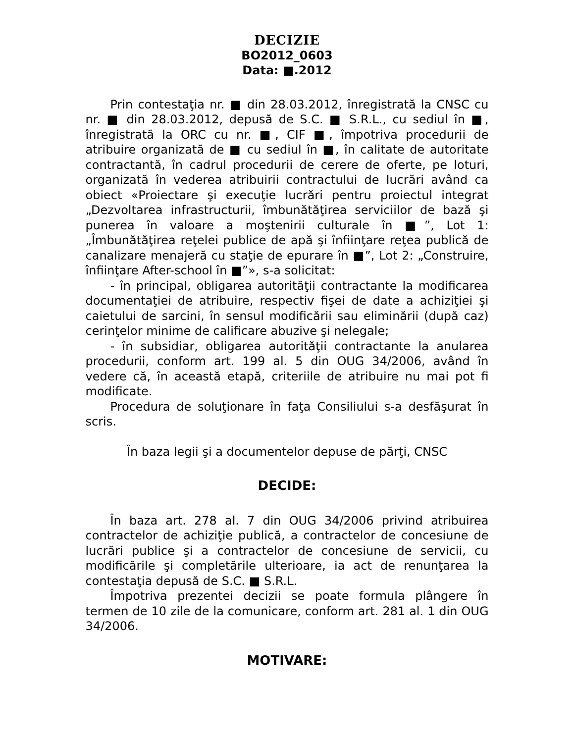DECIZIE
BO2012_0603
Data: ■.2012
Prin contestaţia nr. ■ din 28.03.2012, înregistrată la CNSC cu nr. ■ din 28.03.2012, depusă de S.C. ■ S.R.L., cu sediul în ■, înregistrată la ORC cu nr. ■, CIF ■, împotriva procedurii de atribuire organizată de ■ cu sediul în ■, în calitate de autoritate contractantă, în cadrul procedurii de cerere de oferte, pe loturi, organizată în vederea atribuirii contractului de lucrări având ca obiect «Proiectare şi execuţie lucrări pentru proiectul integrat „Dezvoltarea infrastructurii, îmbunătăţirea serviciilor de bază şi punerea în valoare a moştenirii culturale în ■”, Lot 1: „Îmbunătăţirea reţelei publice de apă şi înfiinţare reţea publică de canalizare menajeră cu staţie de epurare în ■”, Lot 2: „Construire, înfiinţare After-school în ■”», s-a solicitat:
- în principal, obligarea autorităţii contractante la modificarea documentaţiei de atribuire, respectiv fişei de date a achiziţiei şi caietului de sarcini, în sensul modificării sau eliminării (după caz) cerinţelor minime de calificare abuzive şi nelegale;
- în subsidiar, obligarea autorităţii contractante la anularea procedurii, conform art. 199 al. 5 din OUG 34/2006, având în vedere că, în această etapă, criteriile de atribuire nu mai pot fi modificate.
Procedura de soluţionare în faţa Consiliului s-a desfăşurat în scris.
În baza legii şi a documentelor depuse de părţi, CNSC
DECIDE:
În baza art. 278 al. 7 din OUG 34/2006 privind atribuirea contractelor de achiziţie publică, a contractelor de concesiune de lucrări publice şi a contractelor de concesiune de servicii, cu modificările şi completările ulterioare, ia act de renunţarea la contestaţia depusă de S.C. ■ S.R.L.
Împotriva prezentei decizii se poate formula plângere în termen de 10 zile de la comunicare, conform art. 281 al. 1 din OUG 34/2006.
MOTIVARE: